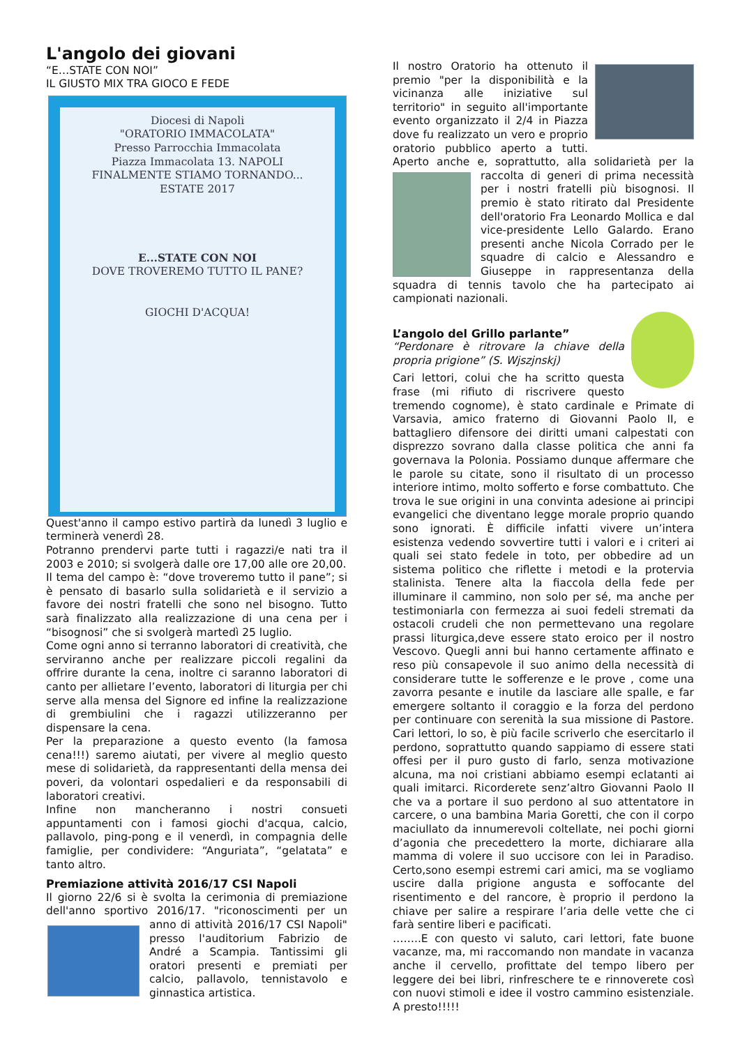L'angolo dei giovani
“E…STATE CON NOI”
IL GIUSTO MIX TRA GIOCO E FEDE
Diocesi di Napoli
"ORATORIO IMMACOLATA"
Presso Parrocchia Immacolata
Piazza Immacolata 13. NAPOLI
FINALMENTE STIAMO TORNANDO...
ESTATE 2017
E...STATE CON NOI
DOVE TROVEREMO TUTTO IL PANE?
GIOCHI D'ACQUA!
Quest'anno il campo estivo partirà da lunedì 3 luglio e terminerà venerdì 28.
Potranno prendervi parte tutti i ragazzi/e nati tra il 2003 e 2010; si svolgerà dalle ore 17,00 alle ore 20,00.
Il tema del campo è: “dove troveremo tutto il pane”; si è pensato di basarlo sulla solidarietà e il servizio a favore dei nostri fratelli che sono nel bisogno. Tutto sarà finalizzato alla realizzazione di una cena per i “bisognosi” che si svolgerà martedì 25 luglio.
Come ogni anno si terranno laboratori di creatività, che serviranno anche per realizzare piccoli regalini da offrire durante la cena, inoltre ci saranno laboratori di canto per allietare l’evento, laboratori di liturgia per chi serve alla mensa del Signore ed infine la realizzazione di grembiulini che i ragazzi utilizzeranno per dispensare la cena.
Per la preparazione a questo evento (la famosa cena!!!) saremo aiutati, per vivere al meglio questo mese di solidarietà, da rappresentanti della mensa dei poveri, da volontari ospedalieri e da responsabili di laboratori creativi.
Infine non mancheranno i nostri consueti appuntamenti con i famosi giochi d'acqua, calcio, pallavolo, ping-pong e il venerdì, in compagnia delle famiglie, per condividere: “Anguriata”, “gelatata” e tanto altro.
Premiazione attività 2016/17 CSI Napoli
Il giorno 22/6 si è svolta la cerimonia di premiazione dell'anno sportivo 2016/17. "riconoscimenti per un anno di attività 2016/17 CSI Napoli" presso l'auditorium Fabrizio de André a Scampia. Tantissimi gli oratori presenti e premiati per calcio, pallavolo, tennistavolo e ginnastica artistica.
Il nostro Oratorio ha ottenuto il premio "per la disponibilità e la vicinanza alle iniziative sul territorio" in seguito all'importante evento organizzato il 2/4 in Piazza dove fu realizzato un vero e proprio oratorio pubblico aperto a tutti. Aperto anche e, soprattutto, alla solidarietà per la raccolta di generi di prima necessità per i nostri fratelli più bisognosi. Il premio è stato ritirato dal Presidente dell'oratorio Fra Leonardo Mollica e dal vice-presidente Lello Galardo. Erano presenti anche Nicola Corrado per le squadre di calcio e Alessandro e Giuseppe in rappresentanza della squadra di tennis tavolo che ha partecipato ai campionati nazionali.
L’angolo del Grillo parlante”
“Perdonare è ritrovare la chiave della propria prigione” (S. Wjszjnskj)
Cari lettori, colui che ha scritto questa frase (mi rifiuto di riscrivere questo tremendo cognome), è stato cardinale e Primate di Varsavia, amico fraterno di Giovanni Paolo II, e battagliero difensore dei diritti umani calpestati con disprezzo sovrano dalla classe politica che anni fa governava la Polonia. Possiamo dunque affermare che le parole su citate, sono il risultato di un processo interiore intimo, molto sofferto e forse combattuto. Che trova le sue origini in una convinta adesione ai principi evangelici che diventano legge morale proprio quando sono ignorati. È difficile infatti vivere un’intera esistenza vedendo sovvertire tutti i valori e i criteri ai quali sei stato fedele in toto, per obbedire ad un sistema politico che riflette i metodi e la protervia stalinista. Tenere alta la fiaccola della fede per illuminare il cammino, non solo per sé, ma anche per testimoniarla con fermezza ai suoi fedeli stremati da ostacoli crudeli che non permettevano una regolare prassi liturgica,deve essere stato eroico per il nostro Vescovo. Quegli anni bui hanno certamente affinato e reso più consapevole il suo animo della necessità di considerare tutte le sofferenze e le prove , come una zavorra pesante e inutile da lasciare alle spalle, e far emergere soltanto il coraggio e la forza del perdono per continuare con serenità la sua missione di Pastore. Cari lettori, lo so, è più facile scriverlo che esercitarlo il perdono, soprattutto quando sappiamo di essere stati offesi per il puro gusto di farlo, senza motivazione alcuna, ma noi cristiani abbiamo esempi eclatanti ai quali imitarci. Ricorderete senz’altro Giovanni Paolo II che va a portare il suo perdono al suo attentatore in carcere, o una bambina Maria Goretti, che con il corpo maciullato da innumerevoli coltellate, nei pochi giorni d’agonia che precedettero la morte, dichiarare alla mamma di volere il suo uccisore con lei in Paradiso. Certo,sono esempi estremi cari amici, ma se vogliamo uscire dalla prigione angusta e soffocante del risentimento e del rancore, è proprio il perdono la chiave per salire a respirare l’aria delle vette che ci farà sentire liberi e pacificati.
……..E con questo vi saluto, cari lettori, fate buone vacanze, ma, mi raccomando non mandate in vacanza anche il cervello, profittate del tempo libero per leggere dei bei libri, rinfreschere te e rinnoverete così con nuovi stimoli e idee il vostro cammino esistenziale. A presto!!!!!